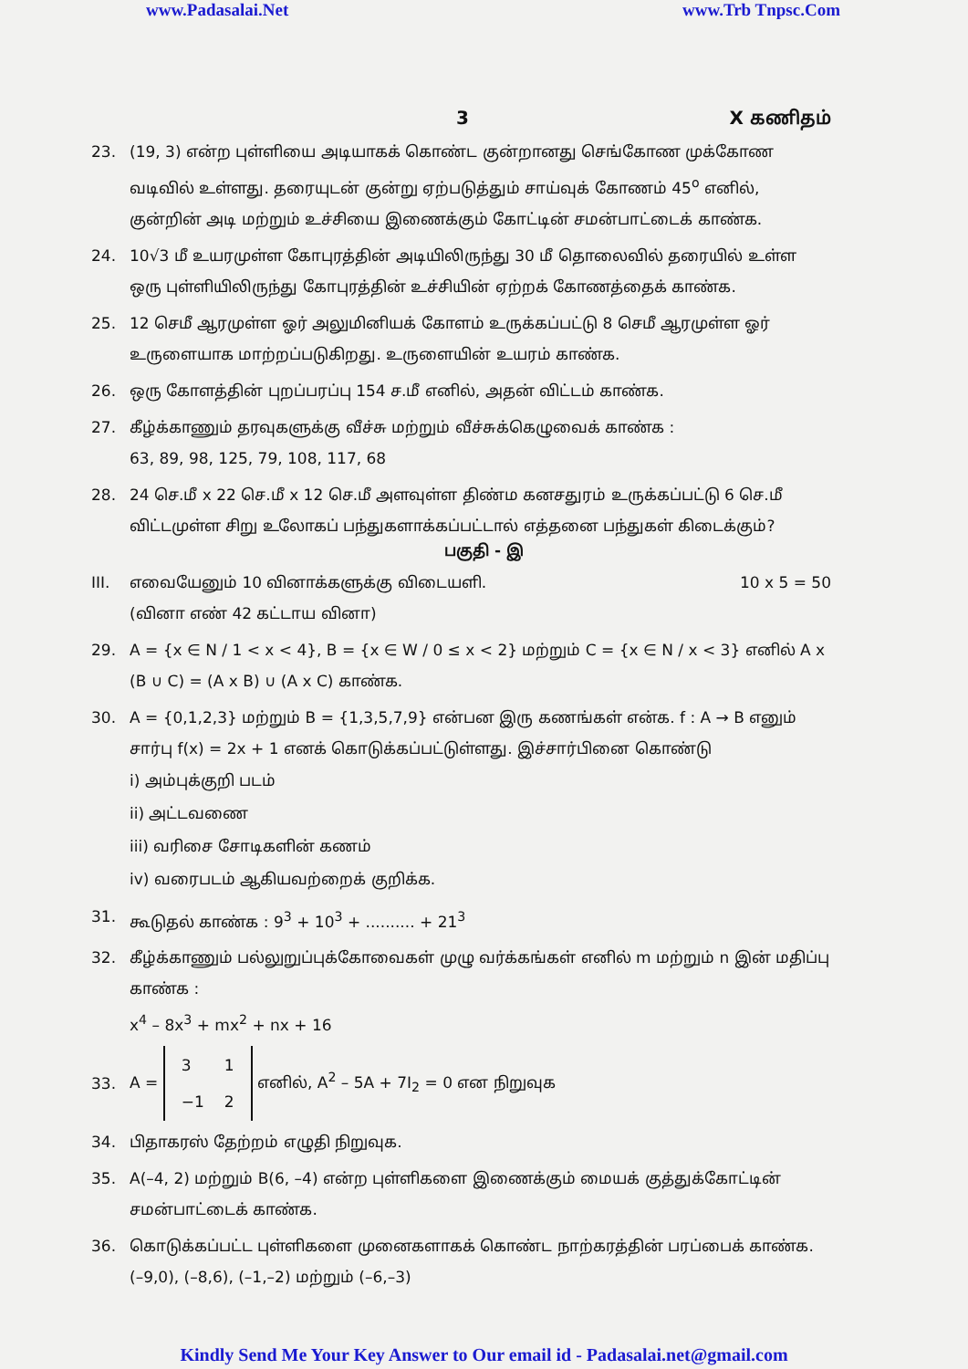www.Padasalai.Net www.Trb Tnpsc.Com
3 X கணிதம்
23. (19, 3) என்ற புள்ளியை அடியாகக் கொண்ட குன்றானது செங்கோண முக்கோண வடிவில் உள்ளது. தரையுடன் குன்று ஏற்படுத்தும் சாய்வுக் கோணம் 45<sup>o</sup> எனில், குன்றின் அடி மற்றும் உச்சியை இணைக்கும் கோட்டின் சமன்பாட்டைக் காண்க.
24. 10√3 மீ உயரமுள்ள கோபுரத்தின் அடியிலிருந்து 30 மீ தொலைவில் தரையில் உள்ள ஒரு புள்ளியிலிருந்து கோபுரத்தின் உச்சியின் ஏற்றக் கோணத்தைக் காண்க.
25. 12 செமீ ஆரமுள்ள ஓர் அலுமினியக் கோளம் உருக்கப்பட்டு 8 செமீ ஆரமுள்ள ஓர் உருளையாக மாற்றப்படுகிறது. உருளையின் உயரம் காண்க.
26. ஒரு கோளத்தின் புறப்பரப்பு 154 ச.மீ எனில், அதன் விட்டம் காண்க.
27. கீழ்க்காணும் தரவுகளுக்கு வீச்சு மற்றும் வீச்சுக்கெழுவைக் காண்க :
63, 89, 98, 125, 79, 108, 117, 68
28. 24 செ.மீ x 22 செ.மீ x 12 செ.மீ அளவுள்ள திண்ம கனசதுரம் உருக்கப்பட்டு 6 செ.மீ விட்டமுள்ள சிறு உலோகப் பந்துகளாக்கப்பட்டால் எத்தனை பந்துகள் கிடைக்கும்?
பகுதி - இ
III. எவையேனும் 10 வினாக்களுக்கு விடையளி.
(வினா எண் 42 கட்டாய வினா) 10 x 5 = 50
29. A = {x ∈ N / 1 < x < 4}, B = {x ∈ W / 0 ≤ x < 2} மற்றும் C = {x ∈ N / x < 3} எனில் A x (B ∪ C) = (A x B) ∪ (A x C) காண்க.
30. A = {0,1,2,3} மற்றும் B = {1,3,5,7,9} என்பன இரு கணங்கள் என்க. f : A → B எனும் சார்பு f(x) = 2x + 1 எனக் கொடுக்கப்பட்டுள்ளது. இச்சார்பினை கொண்டு
i) அம்புக்குறி படம்
ii) அட்டவணை
iii) வரிசை சோடிகளின் கணம்
iv) வரைபடம் ஆகியவற்றைக் குறிக்க.
31. கூடுதல் காண்க : 9<sup>3</sup> + 10<sup>3</sup> + .......... + 21<sup>3</sup>
32. கீழ்க்காணும் பல்லுறுப்புக்கோவைகள் முழு வர்க்கங்கள் எனில் m மற்றும் n இன் மதிப்பு காண்க :
x<sup>4</sup> – 8x<sup>3</sup> + mx<sup>2</sup> + nx + 16
33. A =
| 3 | 1 |
| −1 | 2 |
எனில், A<sup>2</sup> – 5A + 7I<sub>2</sub> = 0 என நிறுவுக
34. பிதாகரஸ் தேற்றம் எழுதி நிறுவுக.
35. A(–4, 2) மற்றும் B(6, –4) என்ற புள்ளிகளை இணைக்கும் மையக் குத்துக்கோட்டின் சமன்பாட்டைக் காண்க.
36. கொடுக்கப்பட்ட புள்ளிகளை முனைகளாகக் கொண்ட நாற்கரத்தின் பரப்பைக் காண்க.
(–9,0), (–8,6), (–1,–2) மற்றும் (–6,–3)
Kindly Send Me Your Key Answer to Our email id - Padasalai.net@gmail.com